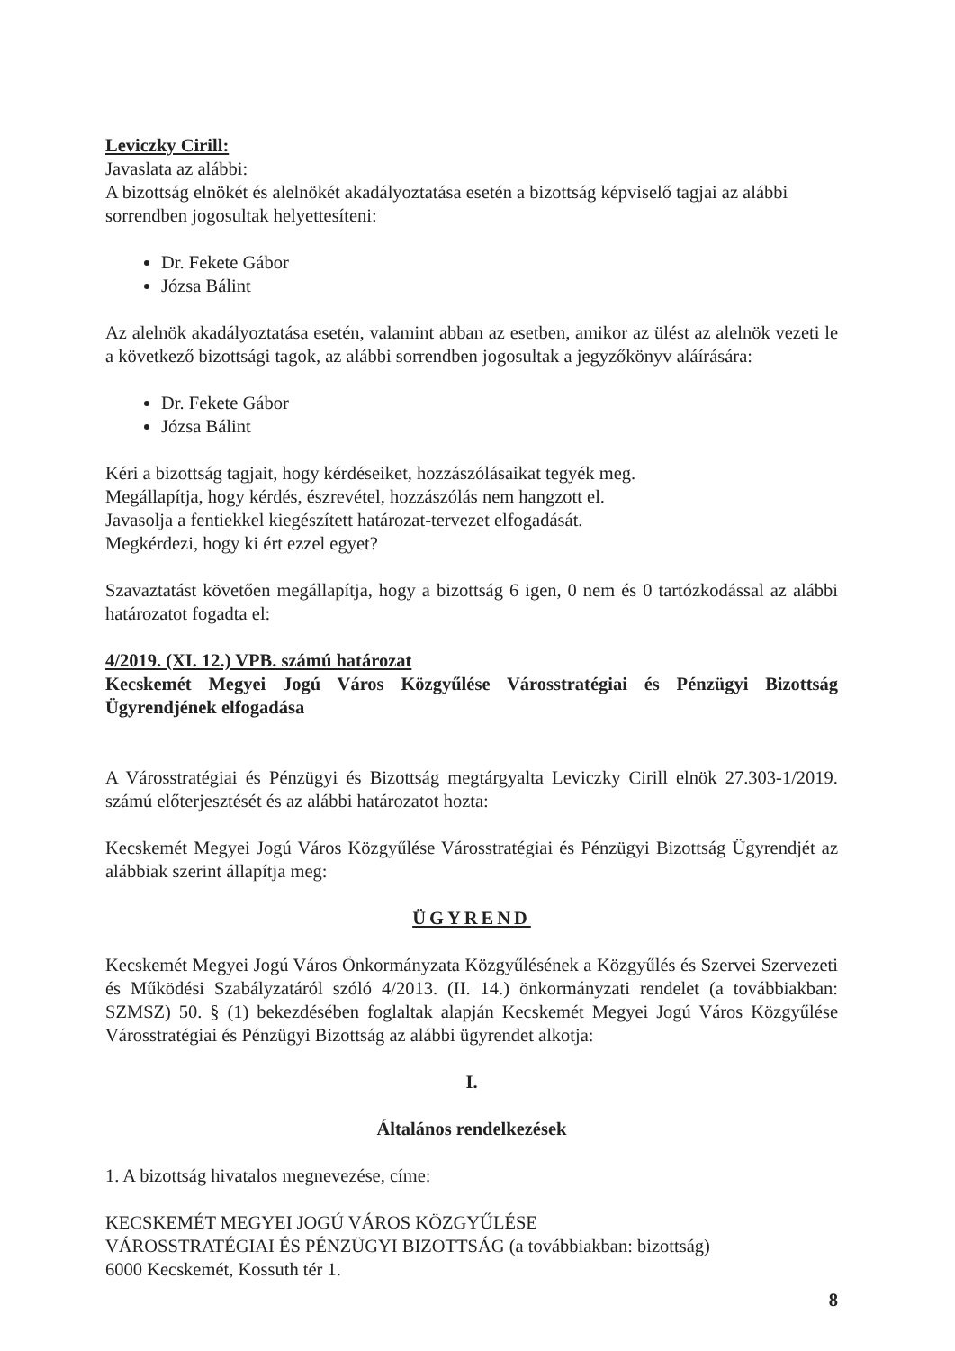Leviczky Cirill:
Javaslata az alábbi:
A bizottság elnökét és alelnökét akadályoztatása esetén a bizottság képviselő tagjai az alábbi sorrendben jogosultak helyettesíteni:
Dr. Fekete Gábor
Józsa Bálint
Az alelnök akadályoztatása esetén, valamint abban az esetben, amikor az ülést az alelnök vezeti le a következő bizottsági tagok, az alábbi sorrendben jogosultak a jegyzőkönyv aláírására:
Dr. Fekete Gábor
Józsa Bálint
Kéri a bizottság tagjait, hogy kérdéseiket, hozzászólásaikat tegyék meg.
Megállapítja, hogy kérdés, észrevétel, hozzászólás nem hangzott el.
Javasolja a fentiekkel kiegészített határozat-tervezet elfogadását.
Megkérdezi, hogy ki ért ezzel egyet?
Szavaztatást követően megállapítja, hogy a bizottság 6 igen, 0 nem és 0 tartózkodással az alábbi határozatot fogadta el:
4/2019. (XI. 12.) VPB. számú határozat
Kecskemét Megyei Jogú Város Közgyűlése Városstratégiai és Pénzügyi Bizottság Ügyrendjének elfogadása
A Városstratégiai és Pénzügyi és Bizottság megtárgyalta Leviczky Cirill elnök 27.303-1/2019. számú előterjesztését és az alábbi határozatot hozta:
Kecskemét Megyei Jogú Város Közgyűlése Városstratégiai és Pénzügyi Bizottság Ügyrendjét az alábbiak szerint állapítja meg:
ÜGYREND
Kecskemét Megyei Jogú Város Önkormányzata Közgyűlésének a Közgyűlés és Szervei Szervezeti és Működési Szabályzatáról szóló 4/2013. (II. 14.) önkormányzati rendelet (a továbbiakban: SZMSZ) 50. § (1) bekezdésében foglaltak alapján Kecskemét Megyei Jogú Város Közgyűlése Városstratégiai és Pénzügyi Bizottság az alábbi ügyrendet alkotja:
I.
Általános rendelkezések
1. A bizottság hivatalos megnevezése, címe:
KECSKEMÉT MEGYEI JOGÚ VÁROS KÖZGYŰLÉSE
VÁROSSTRATÉGIAI ÉS PÉNZÜGYI BIZOTTSÁG (a továbbiakban: bizottság)
6000 Kecskemét, Kossuth tér 1.
8